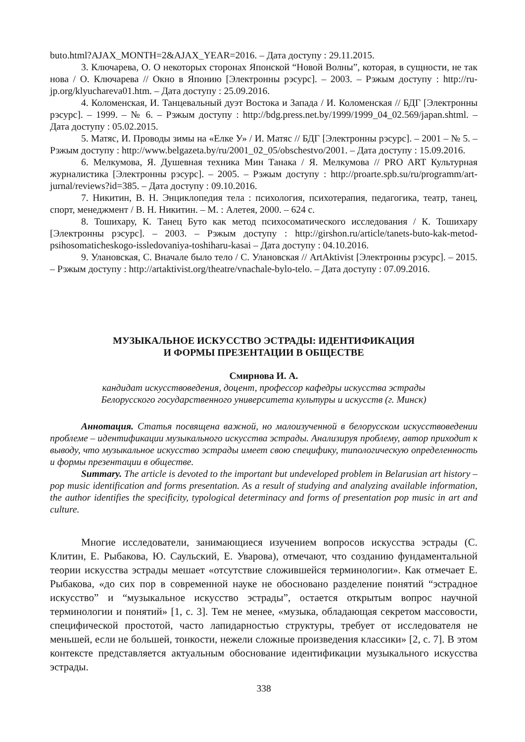buto.html?AJAX_MONTH=2&AJAX_YEAR=2016. – Дата доступу : 29.11.2015.
3. Ключарева, О. О некоторых сторонах Японской “Новой Волны”, которая, в сущности, не так нова / О. Ключарева // Окно в Японию [Электронны рэсурс]. – 2003. – Рэжым доступу : http://ru-jp.org/klyuchareva01.htm. – Дата доступу : 25.09.2016.
4. Коломенская, И. Танцевальный дуэт Востока и Запада / И. Коломенская // БДГ [Электронны рэсурс]. – 1999. – № 6. – Рэжым доступу : http://bdg.press.net.by/1999/1999_04_02.569/japan.shtml. – Дата доступу : 05.02.2015.
5. Матяс, И. Проводы зимы на «Елке У» / И. Матяс // БДГ [Электронны рэсурс]. – 2001 – № 5. – Рэжым доступу : http://www.belgazeta.by/ru/2001_02_05/obschestvo/2001. – Дата доступу : 15.09.2016.
6. Мелкумова, Я. Душевная техника Мин Танака / Я. Мелкумова // PRO ART Культурная журналистика [Электронны рэсурс]. – 2005. – Рэжым доступу : http://proarte.spb.su/ru/programm/art-jurnal/reviews?id=385. – Дата доступу : 09.10.2016.
7. Никитин, В. Н. Энциклопедия тела : психология, психотерапия, педагогика, театр, танец, спорт, менеджмент / В. Н. Никитин. – М. : Алетея, 2000. – 624 с.
8. Тошихару, К. Танец Буто как метод психосоматического исследования / К. Тошихару [Электронны рэсурс]. – 2003. – Рэжым доступу : http://girshon.ru/article/tanets-buto-kak-metod-psihosomaticheskogo-issledovaniya-toshiharu-kasai – Дата доступу : 04.10.2016.
9. Улановская, С. Вначале было тело / С. Улановская // ArtAktivist [Электронны рэсурс]. – 2015. – Рэжым доступу : http://artaktivist.org/theatre/vnachale-bylo-telo. – Дата доступу : 07.09.2016.
МУЗЫКАЛЬНОЕ ИСКУССТВО ЭСТРАДЫ: ИДЕНТИФИКАЦИЯ
И ФОРМЫ ПРЕЗЕНТАЦИИ В ОБЩЕСТВЕ
Смирнова И. А.
кандидат искусствоведения, доцент, профессор кафедры искусства эстрады
Белорусского государственного университета культуры и искусств (г. Минск)
Аннотация. Статья посвящена важной, но малоизученной в белорусском искусствоведении проблеме – идентификации музыкального искусства эстрады. Анализируя проблему, автор приходит к выводу, что музыкальное искусство эстрады имеет свою специфику, типологическую определенность и формы презентации в обществе.
Summary. The article is devoted to the important but undeveloped problem in Belarusian art history – pop music identification and forms presentation. As a result of studying and analyzing available information, the author identifies the specificity, typological determinacy and forms of presentation pop music in art and culture.
Многие исследователи, занимающиеся изучением вопросов искусства эстрады (С. Клитин, Е. Рыбакова, Ю. Саульский, Е. Уварова), отмечают, что созданию фундаментальной теории искусства эстрады мешает «отсутствие сложившейся терминологии». Как отмечает Е. Рыбакова, «до сих пор в современной науке не обосновано разделение понятий “эстрадное искусство” и “музыкальное искусство эстрады”, остается открытым вопрос научной терминологии и понятий» [1, с. 3]. Тем не менее, «музыка, обладающая секретом массовости, специфической простотой, часто лапидарностью структуры, требует от исследователя не меньшей, если не большей, тонкости, нежели сложные произведения классики» [2, с. 7]. В этом контексте представляется актуальным обоснование идентификации музыкального искусства эстрады.
338